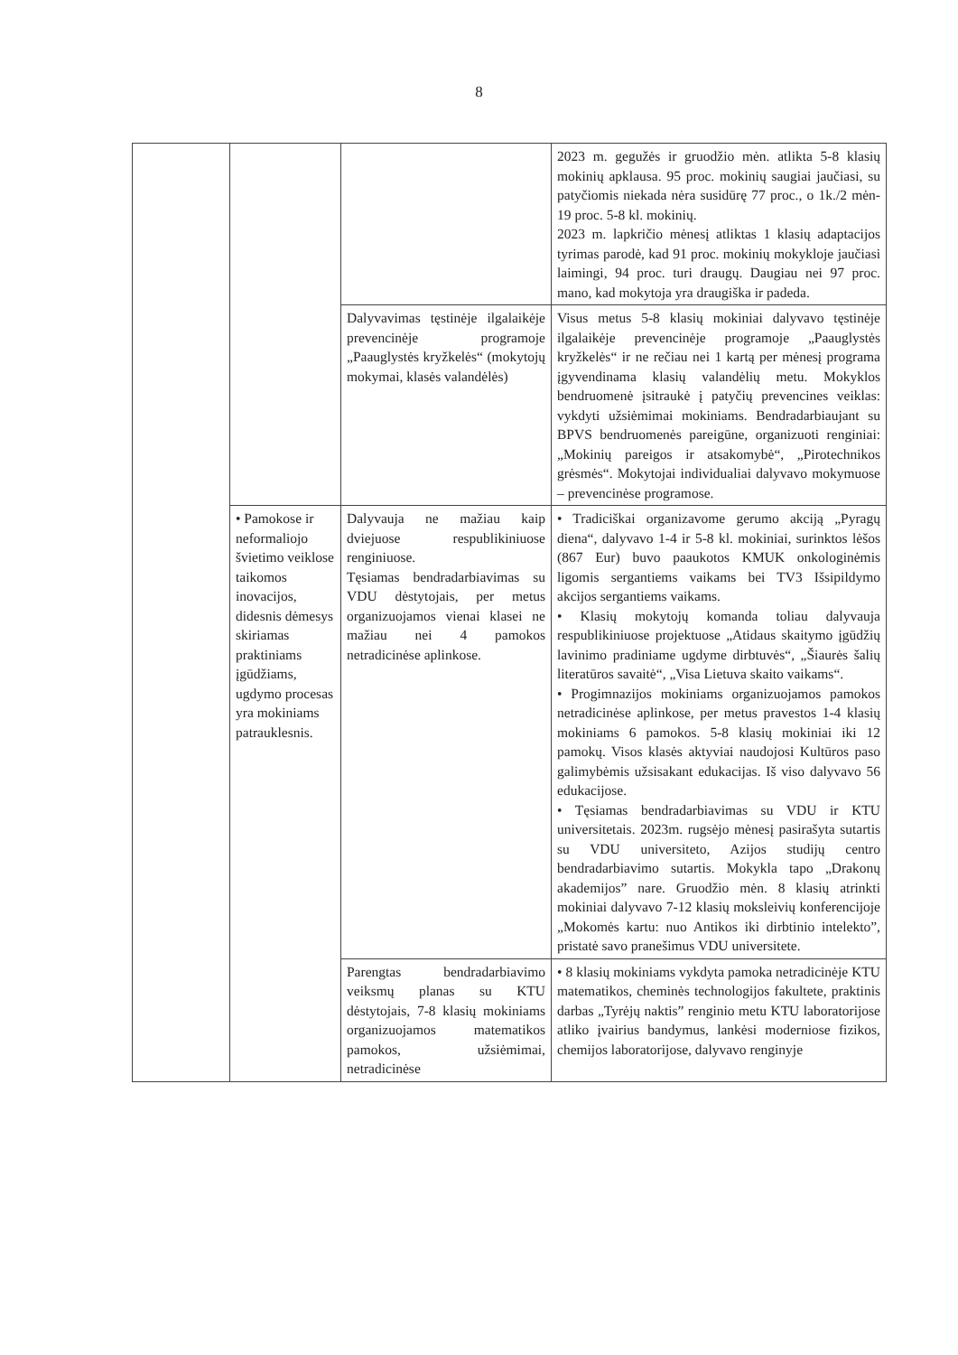8
| | | | 2023 m. gegužės ir gruodžio mėn. atlikta 5-8 klasių mokinių apklausa. 95 proc. mokinių saugiai jaučiasi, su patyčiomis niekada nėra susidūrę 77 proc., o 1k./2 mėn-19 proc. 5-8 kl. mokinių. 2023 m. lapkričio mėnesį atliktas 1 klasių adaptacijos tyrimas parodė, kad 91 proc. mokinių mokykloje jaučiasi laimingi, 94 proc. turi draugų. Daugiau nei 97 proc. mano, kad mokytoja yra draugiška ir padeda. |
| | | Dalyvavimas tęstinėje ilgalaikėje prevencinėje programoje „Paauglystės kryžkelės“ (mokytojų mokymai, klasės valandėlės) | Visus metus 5-8 klasių mokiniai dalyvavo tęstinėje ilgalaikėje prevencinėje programoje „Paauglystės kryžkelės“ ir ne rečiau nei 1 kartą per mėnesį programa įgyvendinama klasių valandėlių metu. Mokyklos bendruomenė įsitraukė į patyčių prevencines veiklas: vykdyti užsiėmimai mokiniams. Bendradarbiaujant su BPVS bendruomenės pareigūne, organizuoti renginiai: „Mokinių pareigos ir atsakomybė“, „Pirotechnikos grėsmės“. Mokytojai individualiai dalyvavo mokymuose – prevencinėse programose. |
| | • Pamokose ir neformaliojo švietimo veiklose taikomos inovacijos, didesnis dėmesys skiriamas praktiniams įgūdžiams, ugdymo procesas yra mokiniams patrauklesnis. | Dalyvauja ne mažiau kaip dviejuose respublikiniuose renginiuose. Tęsiamas bendradarbiavimas su VDU dėstytojais, per metus organizuojamos vienai klasei ne mažiau nei 4 pamokos netradicinėse aplinkose. | • Tradiciškai organizavome gerumo akciją „Pyragų diena“, dalyvavo 1-4 ir 5-8 kl. mokiniai, surinktos lėšos (867 Eur) buvo paaukotos KMUK onkologinėmis ligomis sergantiems vaikams bei TV3 Išsipildymo akcijos sergantiems vaikams. • Klasių mokytojų komanda toliau dalyvauja respublikiniuose projektuose „Atidaus skaitymo įgūdžių lavinimo pradiniame ugdyme dirbtuvės“, „Šiaurės šalių literatūros savaitė“, „Visa Lietuva skaito vaikams“. • Progimnazijos mokiniams organizuojamos pamokos netradicinėse aplinkose, per metus pravestos 1-4 klasių mokiniams 6 pamokos. 5-8 klasių mokiniai iki 12 pamokų. Visos klasės aktyviai naudojosi Kultūros paso galimybėmis užsisakant edukacijas. Iš viso dalyvavo 56 edukacijose. • Tęsiamas bendradarbiavimas su VDU ir KTU universitetais. 2023m. rugsėjo mėnesį pasirašyta sutartis su VDU universiteto, Azijos studijų centro bendradarbiavimo sutartis. Mokykla tapo „Drakonų akademijos” nare. Gruodžio mėn. 8 klasių atrinkti mokiniai dalyvavo 7-12 klasių moksleivių konferencijoje „Mokomės kartu: nuo Antikos iki dirbtinio intelekto”, pristatė savo pranešimus VDU universitete. |
| | | Parengtas bendradarbiavimo veiksmų planas su KTU dėstytojais, 7-8 klasių mokiniams organizuojamos matematikos pamokos, užsiėmimai, netradicinėse | • 8 klasių mokiniams vykdyta pamoka netradicinėje KTU matematikos, cheminės technologijos fakultete, praktinis darbas „Tyrėjų naktis” renginio metu KTU laboratorijose atliko įvairius bandymus, lankėsi moderniose fizikos, chemijos laboratorijose, dalyvavo renginyje |